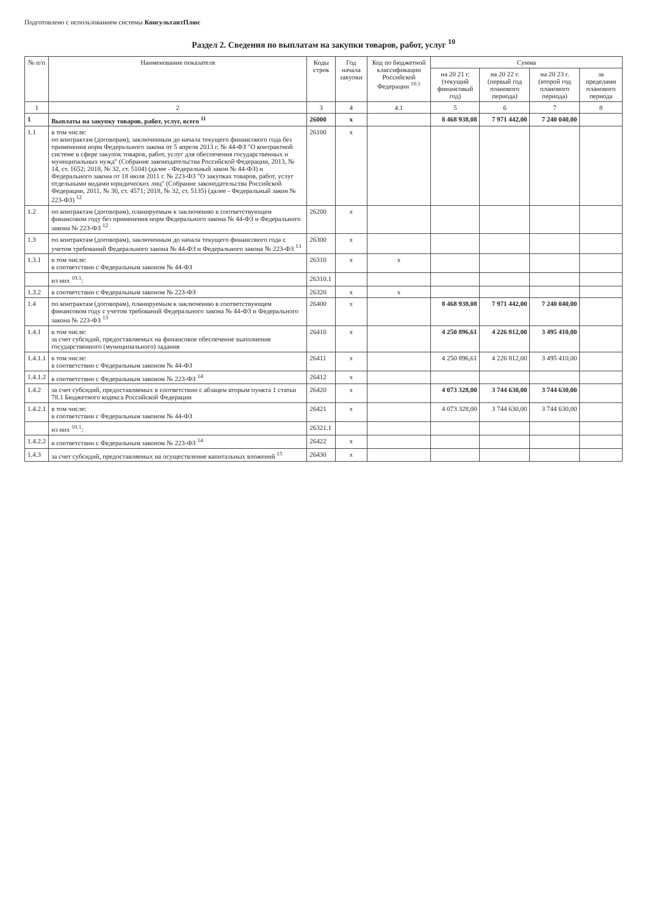Подготовлено с использованием системы КонсультантПлюс
Раздел 2. Сведения по выплатам на закупки товаров, работ, услуг <sup>10</sup>
| № п/п | Наименование показателя | Коды строк | Год начала закупки | Код по бюджетной классификации Российской Федерации <sup>10.1</sup> | Сумма | | | |
| --- | --- | --- | --- | --- | --- | --- | --- | --- |
| | | | | | на 20 21 г. (текущий финансовый год) | на 20 22 г. (первый год планового периода) | на 20 23 г. (второй год планового периода) | за пределами планового периода |
| 1 | 2 | 3 | 4 | 4.1 | 5 | 6 | 7 | 8 |
| 1 | Выплаты на закупку товаров, работ, услуг, всего <sup>11</sup> | 26000 | x | | 8 468 938,08 | 7 971 442,00 | 7 240 040,00 | |
| 1.1 | в том числе: по контрактам (договорам), заключенным до начала текущего финансового года без применения норм Федерального закона от 5 апреля 2013 г. № 44-ФЗ "О контрактной системе в сфере закупок товаров, работ, услуг для обеспечения государственных и муниципальных нужд" (Собрание законодательства Российской Федерации, 2013, № 14, ст. 1652; 2018, № 32, ст. 5104) (далее - Федеральный закон № 44-ФЗ) и Федерального закона от 18 июля 2011 г. № 223-ФЗ "О закупках товаров, работ, услуг отдельными видами юридических лиц" (Собрание законодательства Российской Федерации, 2011, № 30, ст. 4571; 2018, № 32, ст. 5135) (далее - Федеральный закон № 223-ФЗ) <sup>12</sup> | 26100 | x | | | | | |
| 1.2 | по контрактам (договорам), планируемым к заключению в соответствующем финансовом году без применения норм Федерального закона № 44-ФЗ и Федерального закона № 223-ФЗ <sup>12</sup> | 26200 | x | | | | | |
| 1.3 | по контрактам (договорам), заключенным до начала текущего финансового года с учетом требований Федерального закона № 44-ФЗ и Федерального закона № 223-ФЗ <sup>13</sup> | 26300 | x | | | | | |
| 1.3.1 | в том числе: в соответствии с Федеральным законом № 44-ФЗ | 26310 | x | x | | | | |
| | из них <sup>10.1</sup>: | 26310.1 | | | | | | |
| 1.3.2 | в соответствии с Федеральным законом № 223-ФЗ | 26320 | x | x | | | | |
| 1.4 | по контрактам (договорам), планируемым к заключению в соответствующем финансовом году с учетом требований Федерального закона № 44-ФЗ и Федерального закона № 223-ФЗ <sup>13</sup> | 26400 | x | | 8 468 938,08 | 7 971 442,00 | 7 240 040,00 | |
| 1.4.1 | в том числе: за счет субсидий, предоставляемых на финансовое обеспечение выполнения государственного (муниципального) задания | 26410 | x | | 4 250 896,61 | 4 226 812,00 | 3 495 410,00 | |
| 1.4.1.1 | в том числе: в соответствии с Федеральным законом № 44-ФЗ | 26411 | x | | 4 250 896,61 | 4 226 812,00 | 3 495 410,00 | |
| 1.4.1.2 | в соответствии с Федеральным законом № 223-ФЗ <sup>14</sup> | 26412 | x | | | | | |
| 1.4.2 | за счет субсидий, предоставляемых в соответствии с абзацем вторым пункта 1 статьи 78.1 Бюджетного кодекса Российской Федерации | 26420 | x | | 4 073 328,00 | 3 744 630,00 | 3 744 630,00 | |
| 1.4.2.1 | в том числе: в соответствии с Федеральным законом № 44-ФЗ | 26421 | x | | 4 073 328,00 | 3 744 630,00 | 3 744 630,00 | |
| | из них <sup>10.1</sup>: | 26321.1 | | | | | | |
| 1.4.2.2 | в соответствии с Федеральным законом № 223-ФЗ <sup>14</sup> | 26422 | x | | | | | |
| 1.4.3 | за счет субсидий, предоставляемых на осуществление капитальных вложений <sup>15</sup> | 26430 | x | | | | | |